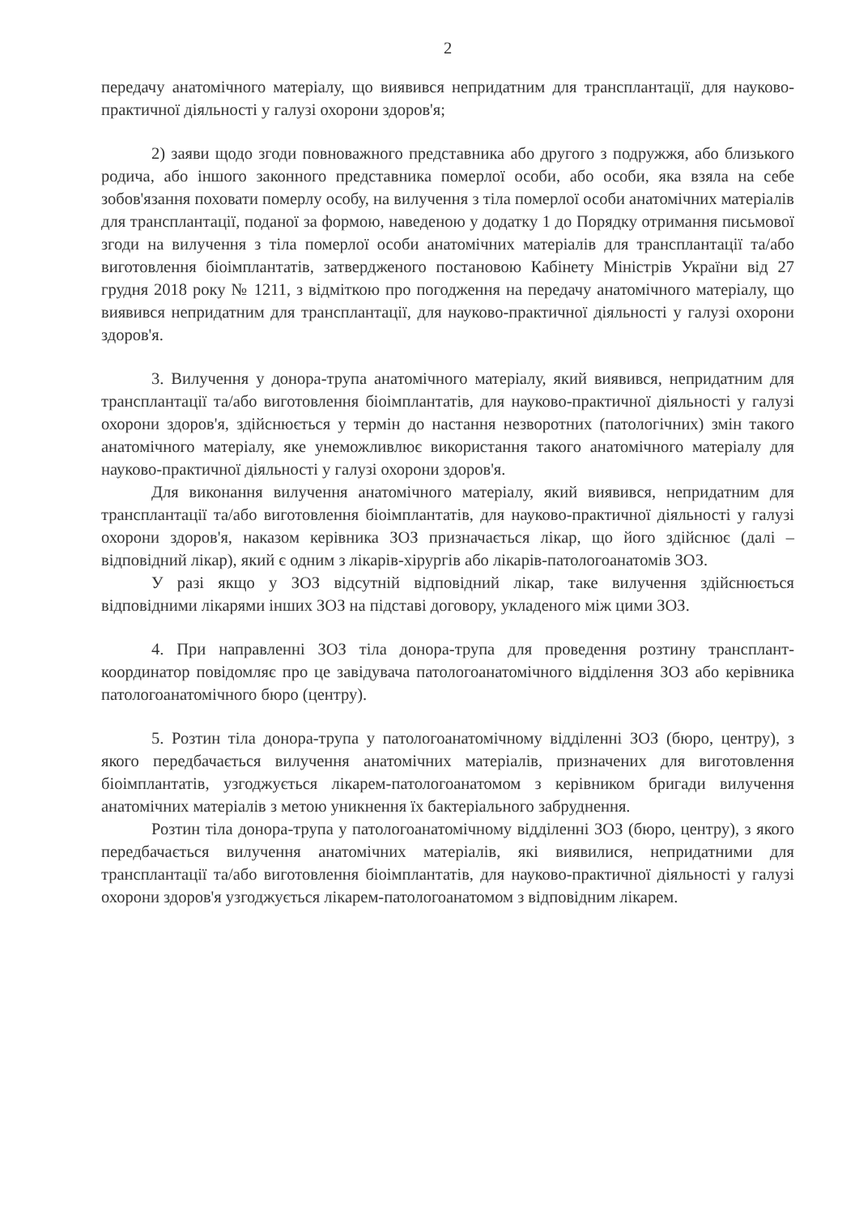2
передачу анатомічного матеріалу, що виявився непридатним для трансплантації, для науково-практичної діяльності у галузі охорони здоров'я;
2) заяви щодо згоди повноважного представника або другого з подружжя, або близького родича, або іншого законного представника померлої особи, або особи, яка взяла на себе зобов'язання поховати померлу особу, на вилучення з тіла померлої особи анатомічних матеріалів для трансплантації, поданої за формою, наведеною у додатку 1 до Порядку отримання письмової згоди на вилучення з тіла померлої особи анатомічних матеріалів для трансплантації та/або виготовлення біоімплантатів, затвердженого постановою Кабінету Міністрів України від 27 грудня 2018 року № 1211, з відміткою про погодження на передачу анатомічного матеріалу, що виявився непридатним для трансплантації, для науково-практичної діяльності у галузі охорони здоров'я.
3. Вилучення у донора-трупа анатомічного матеріалу, який виявився, непридатним для трансплантації та/або виготовлення біоімплантатів, для науково-практичної діяльності у галузі охорони здоров'я, здійснюється у термін до настання незворотних (патологічних) змін такого анатомічного матеріалу, яке унеможливлює використання такого анатомічного матеріалу для науково-практичної діяльності у галузі охорони здоров'я.
Для виконання вилучення анатомічного матеріалу, який виявився, непридатним для трансплантації та/або виготовлення біоімплантатів, для науково-практичної діяльності у галузі охорони здоров'я, наказом керівника ЗОЗ призначається лікар, що його здійснює (далі – відповідний лікар), який є одним з лікарів-хірургів або лікарів-патологоанатомів ЗОЗ.
У разі якщо у ЗОЗ відсутній відповідний лікар, таке вилучення здійснюється відповідними лікарями інших ЗОЗ на підставі договору, укладеного між цими ЗОЗ.
4. При направленні ЗОЗ тіла донора-трупа для проведення розтину трансплант-координатор повідомляє про це завідувача патологоанатомічного відділення ЗОЗ або керівника патологоанатомічного бюро (центру).
5. Розтин тіла донора-трупа у патологоанатомічному відділенні ЗОЗ (бюро, центру), з якого передбачається вилучення анатомічних матеріалів, призначених для виготовлення біоімплантатів, узгоджується лікарем-патологоанатомом з керівником бригади вилучення анатомічних матеріалів з метою уникнення їх бактеріального забруднення.
Розтин тіла донора-трупа у патологоанатомічному відділенні ЗОЗ (бюро, центру), з якого передбачається вилучення анатомічних матеріалів, які виявилися, непридатними для трансплантації та/або виготовлення біоімплантатів, для науково-практичної діяльності у галузі охорони здоров'я узгоджується лікарем-патологоанатомом з відповідним лікарем.